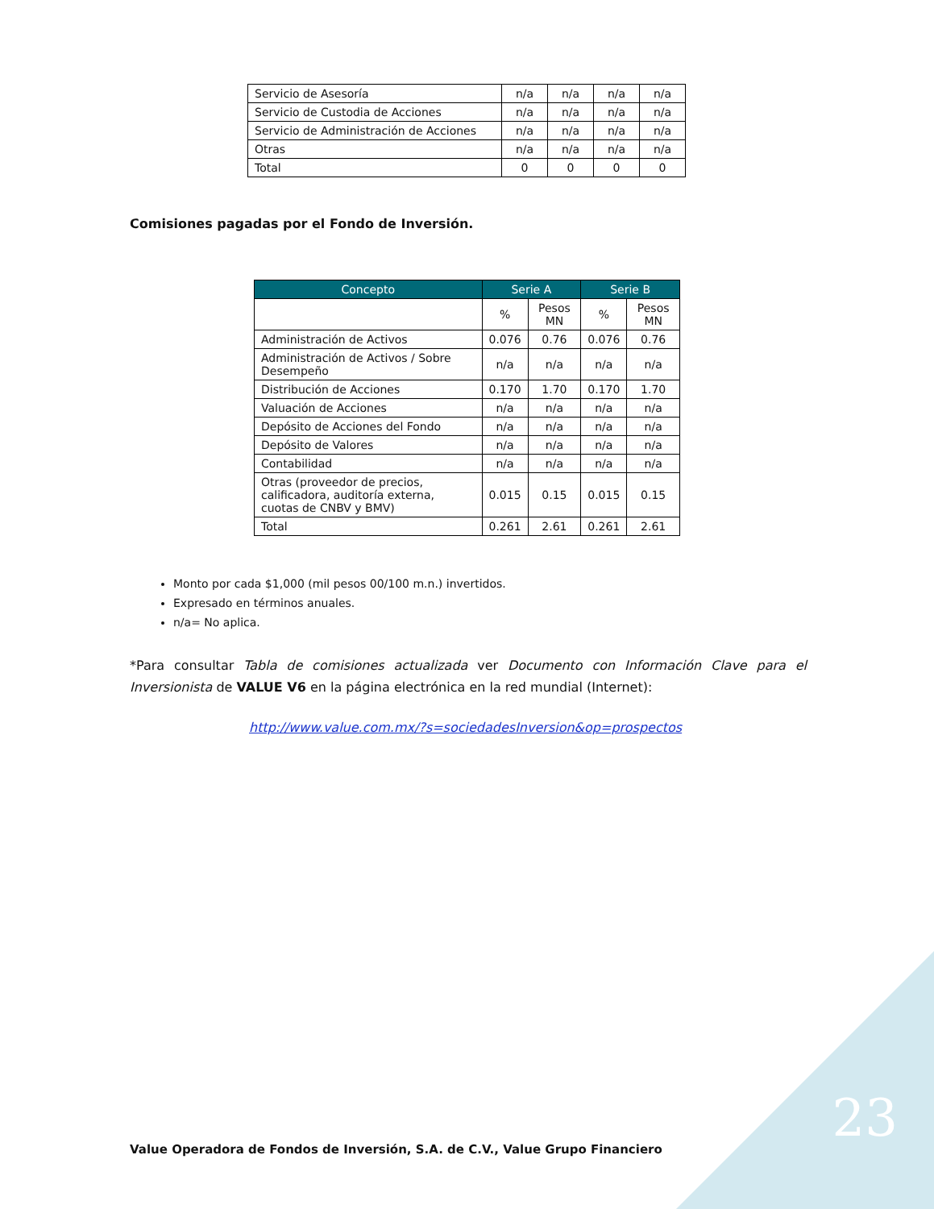| Servicio de Asesoría | n/a | n/a | n/a | n/a |
| Servicio de Custodia de Acciones | n/a | n/a | n/a | n/a |
| Servicio de Administración de Acciones | n/a | n/a | n/a | n/a |
| Otras | n/a | n/a | n/a | n/a |
| Total | 0 | 0 | 0 | 0 |
Comisiones pagadas por el Fondo de Inversión.
| Concepto | Serie A | | Serie B | |
| --- | --- | --- | --- | --- |
| | % | Pesos MN | % | Pesos MN |
| Administración de Activos | 0.076 | 0.76 | 0.076 | 0.76 |
| Administración de Activos / Sobre Desempeño | n/a | n/a | n/a | n/a |
| Distribución de Acciones | 0.170 | 1.70 | 0.170 | 1.70 |
| Valuación de Acciones | n/a | n/a | n/a | n/a |
| Depósito de Acciones del Fondo | n/a | n/a | n/a | n/a |
| Depósito de Valores | n/a | n/a | n/a | n/a |
| Contabilidad | n/a | n/a | n/a | n/a |
| Otras (proveedor de precios, calificadora, auditoría externa, cuotas de CNBV y BMV) | 0.015 | 0.15 | 0.015 | 0.15 |
| Total | 0.261 | 2.61 | 0.261 | 2.61 |
Monto por cada $1,000 (mil pesos 00/100 m.n.) invertidos.
Expresado en términos anuales.
n/a= No aplica.
*Para consultar Tabla de comisiones actualizada ver Documento con Información Clave para el Inversionista de VALUE V6 en la página electrónica en la red mundial (Internet):
http://www.value.com.mx/?s=sociedadesInversion&op=prospectos
Value Operadora de Fondos de Inversión, S.A. de C.V., Value Grupo Financiero
23